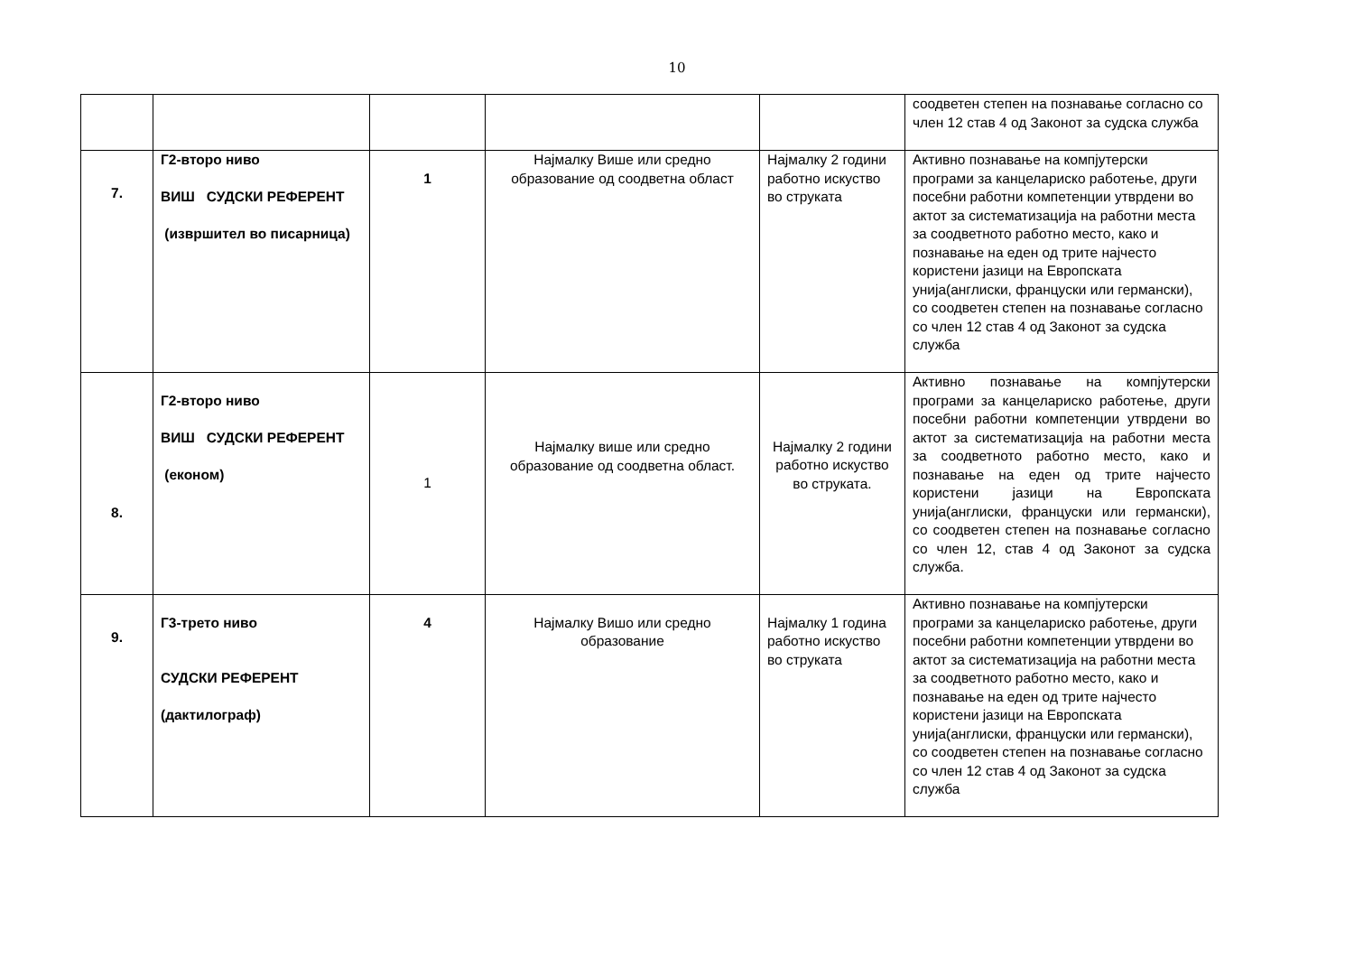10
| | | | | | соодветен степен на познавање согласно со член 12 став 4 од Законот за судска служба |
| 7. | Г2-второ ниво ВИШ СУДСКИ РЕФЕРЕНТ (извршител во писарница) | 1 | Најмалку Више или средно образование од соодветна област | Најмалку 2 години работно искуство во струката | Активно познавање на компјутерски програми за канцелариско работење, други посебни работни компетенции утврдени во актот за систематизација на работни места за соодветното работно место, како и познавање на еден од трите најчесто користени јазици на Европската унија(англиски, француски или германски), со соодветен степен на познавање согласно со член 12 став 4 од Законот за судска служба |
| 8. | Г2-второ ниво ВИШ СУДСКИ РЕФЕРЕНТ (економ) | 1 | Најмалку више или средно образование од соодветна област. | Најмалку 2 години работно искуство во струката. | Активно познавање на компјутерски програми за канцелариско работење, други посебни работни компетенции утврдени во актот за систематизација на работни места за соодветното работно место, како и познавање на еден од трите најчесто користени јазици на Европската унија(англиски, француски или германски), со соодветен степен на познавање согласно со член 12, став 4 од Законот за судска служба. |
| 9. | Г3-трето ниво СУДСКИ РЕФЕРЕНТ (дактилограф) | 4 | Најмалку Вишо или средно образование | Најмалку 1 година работно искуство во струката | Активно познавање на компјутерски програми за канцелариско работење, други посебни работни компетенции утврдени во актот за систематизација на работни места за соодветното работно место, како и познавање на еден од трите најчесто користени јазици на Европската унија(англиски, француски или германски), со соодветен степен на познавање согласно со член 12 став 4 од Законот за судска служба |